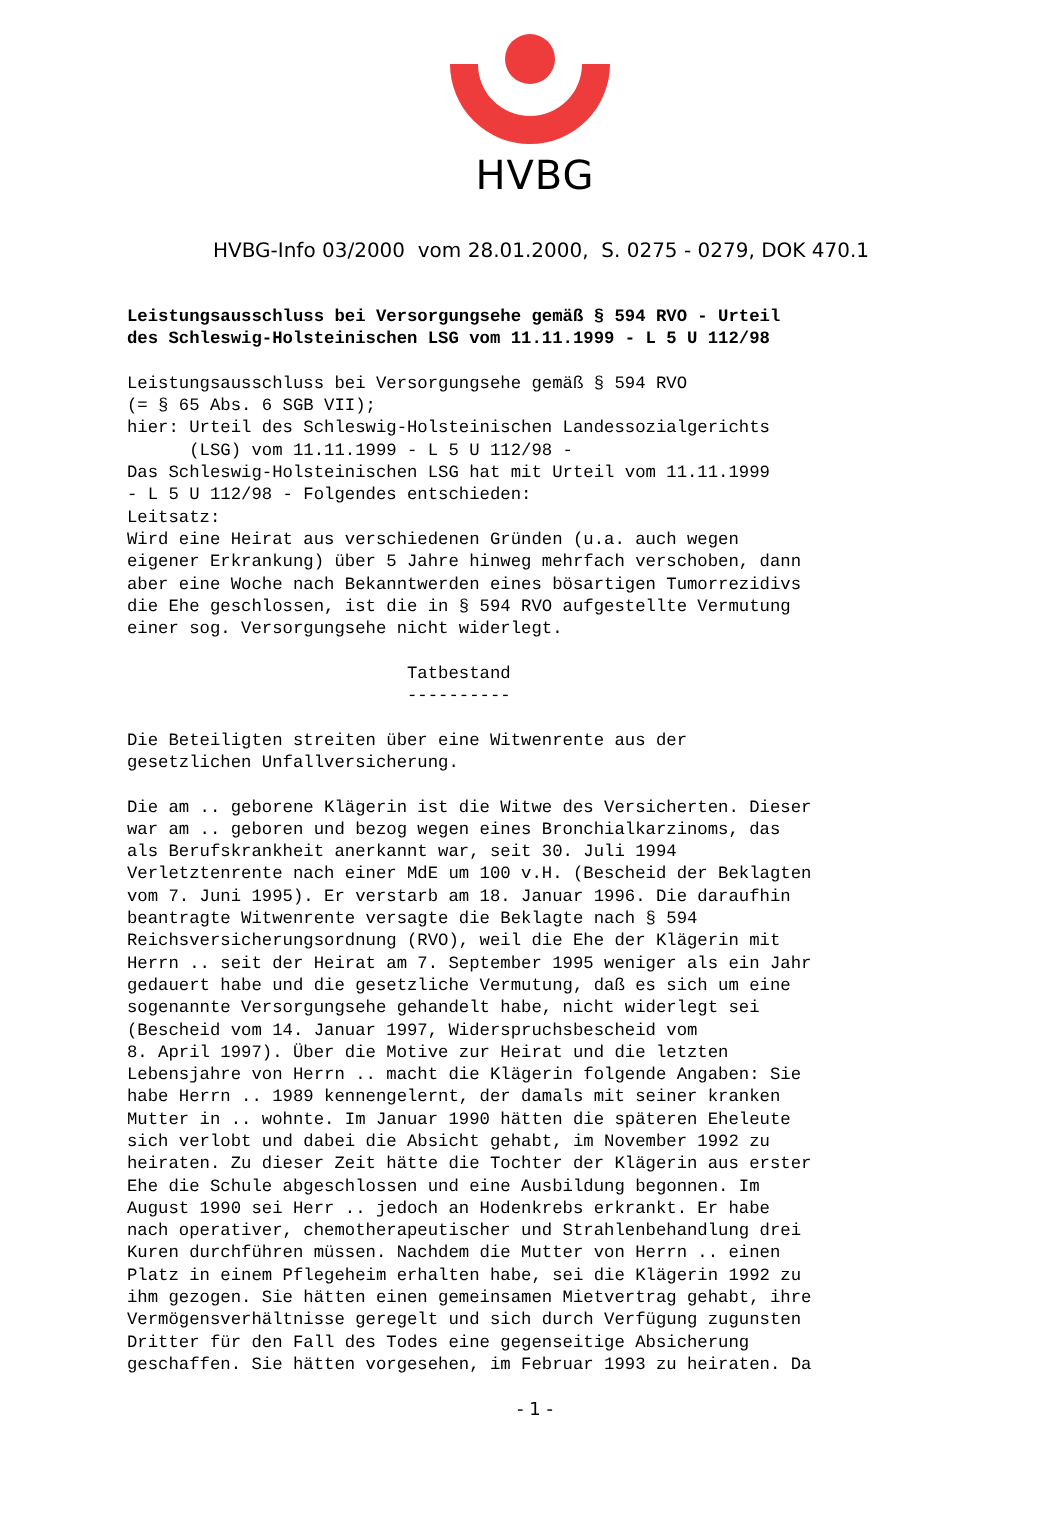HVBG
HVBG-Info 03/2000 vom 28.01.2000, S. 0275 - 0279, DOK 470.1
Leistungsausschluss bei Versorgungsehe gemäß § 594 RVO - Urteil des Schleswig-Holsteinischen LSG vom 11.11.1999 - L 5 U 112/98 Leistungsausschluss bei Versorgungsehe gemäß § 594 RVO (= § 65 Abs. 6 SGB VII); hier: Urteil des Schleswig-Holsteinischen Landessozialgerichts (LSG) vom 11.11.1999 - L 5 U 112/98 - Das Schleswig-Holsteinischen LSG hat mit Urteil vom 11.11.1999 - L 5 U 112/98 - Folgendes entschieden: Leitsatz: Wird eine Heirat aus verschiedenen Gründen (u.a. auch wegen eigener Erkrankung) über 5 Jahre hinweg mehrfach verschoben, dann aber eine Woche nach Bekanntwerden eines bösartigen Tumorrezidivs die Ehe geschlossen, ist die in § 594 RVO aufgestellte Vermutung einer sog. Versorgungsehe nicht widerlegt. Tatbestand ---------- Die Beteiligten streiten über eine Witwenrente aus der gesetzlichen Unfallversicherung. Die am .. geborene Klägerin ist die Witwe des Versicherten. Dieser war am .. geboren und bezog wegen eines Bronchialkarzinoms, das als Berufskrankheit anerkannt war, seit 30. Juli 1994 Verletztenrente nach einer MdE um 100 v.H. (Bescheid der Beklagten vom 7. Juni 1995). Er verstarb am 18. Januar 1996. Die daraufhin beantragte Witwenrente versagte die Beklagte nach § 594 Reichsversicherungsordnung (RVO), weil die Ehe der Klägerin mit Herrn .. seit der Heirat am 7. September 1995 weniger als ein Jahr gedauert habe und die gesetzliche Vermutung, daß es sich um eine sogenannte Versorgungsehe gehandelt habe, nicht widerlegt sei (Bescheid vom 14. Januar 1997, Widerspruchsbescheid vom 8. April 1997). Über die Motive zur Heirat und die letzten Lebensjahre von Herrn .. macht die Klägerin folgende Angaben: Sie habe Herrn .. 1989 kennengelernt, der damals mit seiner kranken Mutter in .. wohnte. Im Januar 1990 hätten die späteren Eheleute sich verlobt und dabei die Absicht gehabt, im November 1992 zu heiraten. Zu dieser Zeit hätte die Tochter der Klägerin aus erster Ehe die Schule abgeschlossen und eine Ausbildung begonnen. Im August 1990 sei Herr .. jedoch an Hodenkrebs erkrankt. Er habe nach operativer, chemotherapeutischer und Strahlenbehandlung drei Kuren durchführen müssen. Nachdem die Mutter von Herrn .. einen Platz in einem Pflegeheim erhalten habe, sei die Klägerin 1992 zu ihm gezogen. Sie hätten einen gemeinsamen Mietvertrag gehabt, ihre Vermögensverhältnisse geregelt und sich durch Verfügung zugunsten Dritter für den Fall des Todes eine gegenseitige Absicherung geschaffen. Sie hätten vorgesehen, im Februar 1993 zu heiraten. Da
- 1 -